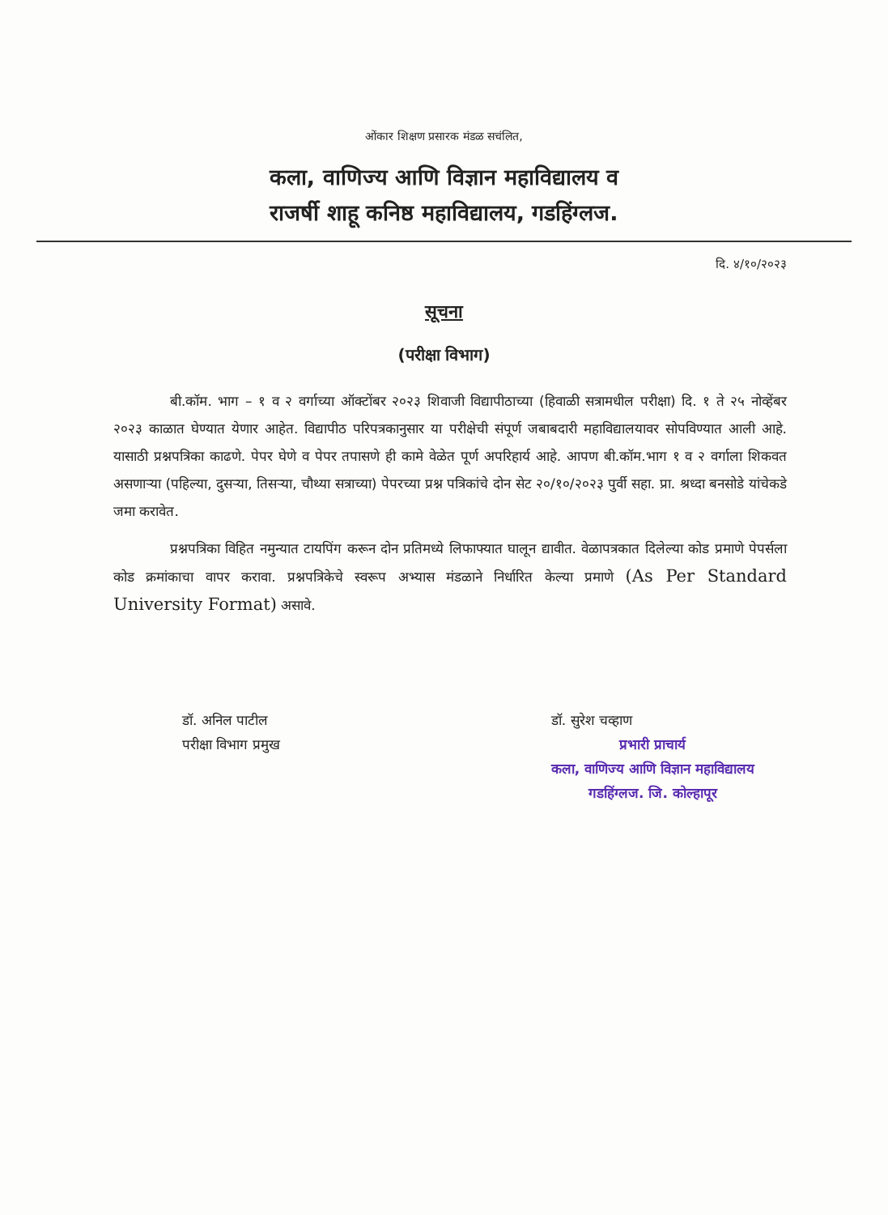ओंकार शिक्षण प्रसारक मंडळ सचंलित,
कला, वाणिज्य आणि विज्ञान महाविद्यालय व
राजर्षी शाहू कनिष्ठ महाविद्यालय, गडहिंग्लज.
दि. ४/१०/२०२३
सूचना
(परीक्षा विभाग)
बी.कॉम. भाग – १ व २ वर्गाच्या ऑक्टोंबर २०२३ शिवाजी विद्यापीठाच्या (हिवाळी सत्रामधील परीक्षा) दि. १ ते २५ नोव्हेंबर २०२३ काळात घेण्यात येणार आहेत. विद्यापीठ परिपत्रकानुसार या परीक्षेची संपूर्ण जबाबदारी महाविद्यालयावर सोपविण्यात आली आहे. यासाठी प्रश्नपत्रिका काढणे. पेपर घेणे व पेपर तपासणे ही कामे वेळेत पूर्ण अपरिहार्य आहे. आपण बी.कॉम.भाग १ व २ वर्गाला शिकवत असणाऱ्या (पहिल्या, दुसऱ्या, तिसऱ्या, चौथ्या सत्राच्या) पेपरच्या प्रश्न पत्रिकांचे दोन सेट २०/१०/२०२३ पुर्वी सहा. प्रा. श्रध्दा बनसोडे यांचेकडे जमा करावेत.
प्रश्नपत्रिका विहित नमुन्यात टायपिंग करून दोन प्रतिमध्ये लिफाफ्यात घालून द्यावीत. वेळापत्रकात दिलेल्या कोड प्रमाणे पेपर्सला कोड क्रमांकाचा वापर करावा. प्रश्नपत्रिकेचे स्वरूप अभ्यास मंडळाने निर्धारित केल्या प्रमाणे (As Per Standard University Format) असावे.
डॉ. अनिल पाटील
परीक्षा विभाग प्रमुख
डॉ. सुरेश चव्हाण
प्रभारी प्राचार्य
कला, वाणिज्य आणि विज्ञान महाविद्यालय
गडहिंग्लज. जि. कोल्हापूर